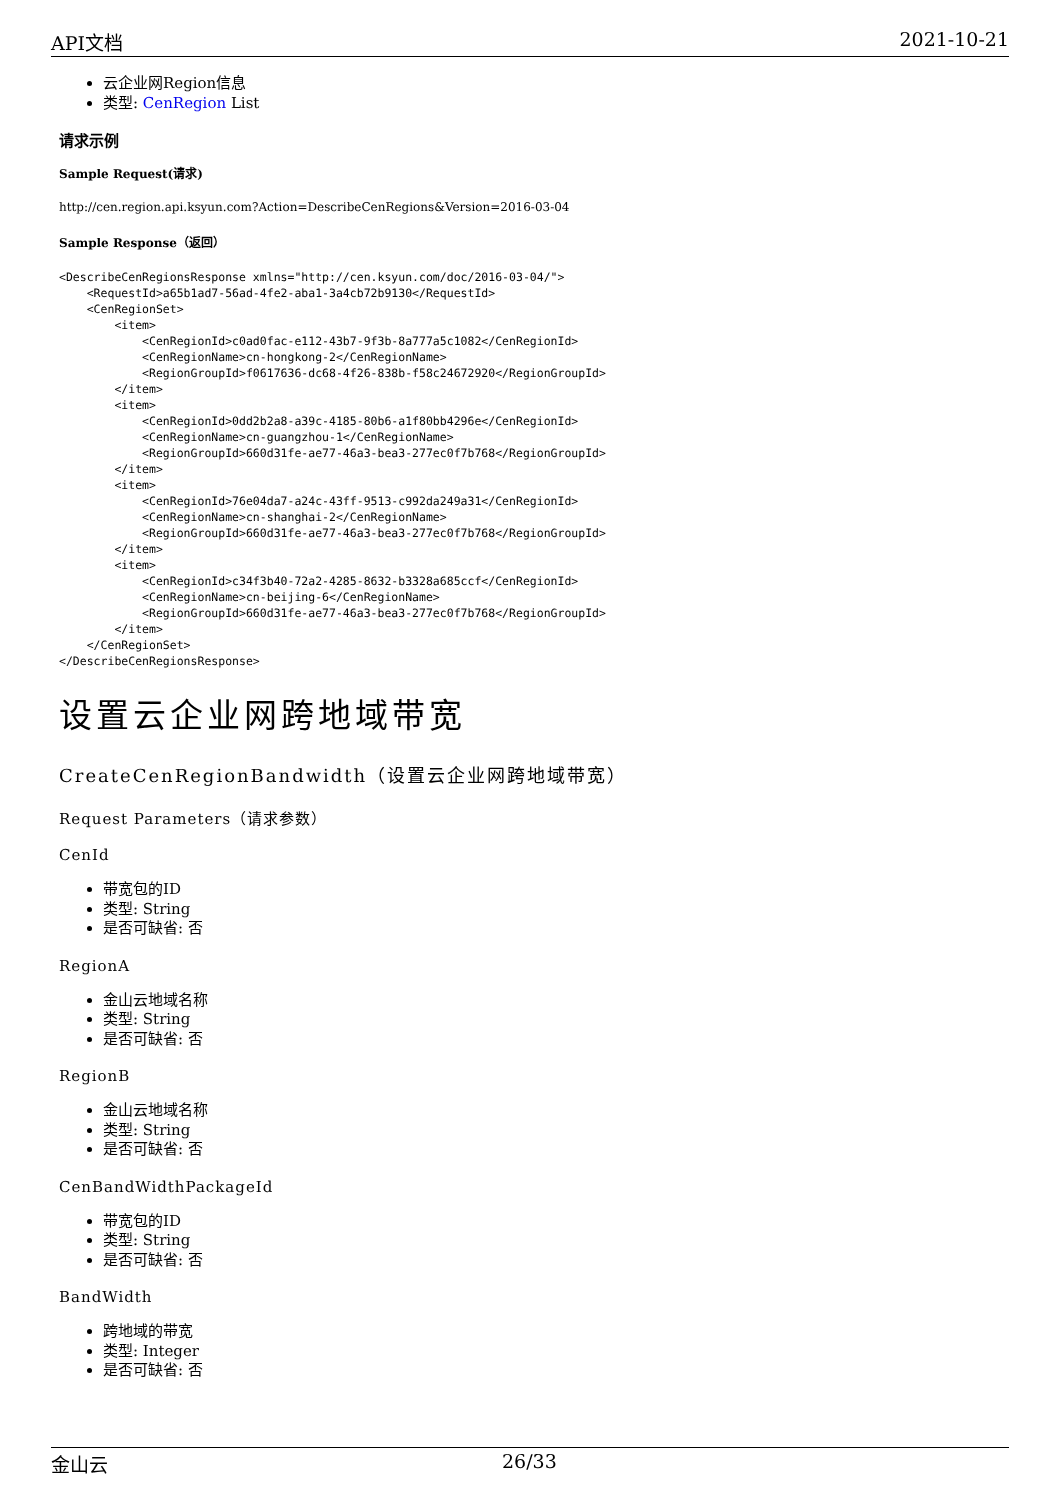API文档 2021-10-21
云企业网Region信息
类型: CenRegion List
请求示例
Sample Request(请求)
http://cen.region.api.ksyun.com?Action=DescribeCenRegions&Version=2016-03-04
Sample Response（返回）
<DescribeCenRegionsResponse xmlns="http://cen.ksyun.com/doc/2016-03-04/">
    <RequestId>a65b1ad7-56ad-4fe2-aba1-3a4cb72b9130</RequestId>
    <CenRegionSet>
        <item>
            <CenRegionId>c0ad0fac-e112-43b7-9f3b-8a777a5c1082</CenRegionId>
            <CenRegionName>cn-hongkong-2</CenRegionName>
            <RegionGroupId>f0617636-dc68-4f26-838b-f58c24672920</RegionGroupId>
        </item>
        <item>
            <CenRegionId>0dd2b2a8-a39c-4185-80b6-a1f80bb4296e</CenRegionId>
            <CenRegionName>cn-guangzhou-1</CenRegionName>
            <RegionGroupId>660d31fe-ae77-46a3-bea3-277ec0f7b768</RegionGroupId>
        </item>
        <item>
            <CenRegionId>76e04da7-a24c-43ff-9513-c992da249a31</CenRegionId>
            <CenRegionName>cn-shanghai-2</CenRegionName>
            <RegionGroupId>660d31fe-ae77-46a3-bea3-277ec0f7b768</RegionGroupId>
        </item>
        <item>
            <CenRegionId>c34f3b40-72a2-4285-8632-b3328a685ccf</CenRegionId>
            <CenRegionName>cn-beijing-6</CenRegionName>
            <RegionGroupId>660d31fe-ae77-46a3-bea3-277ec0f7b768</RegionGroupId>
        </item>
    </CenRegionSet>
</DescribeCenRegionsResponse>
设置云企业网跨地域带宽
CreateCenRegionBandwidth（设置云企业网跨地域带宽）
Request Parameters（请求参数）
CenId
带宽包的ID
类型: String
是否可缺省: 否
RegionA
金山云地域名称
类型: String
是否可缺省: 否
RegionB
金山云地域名称
类型: String
是否可缺省: 否
CenBandWidthPackageId
带宽包的ID
类型: String
是否可缺省: 否
BandWidth
跨地域的带宽
类型: Integer
是否可缺省: 否
金山云 26/33